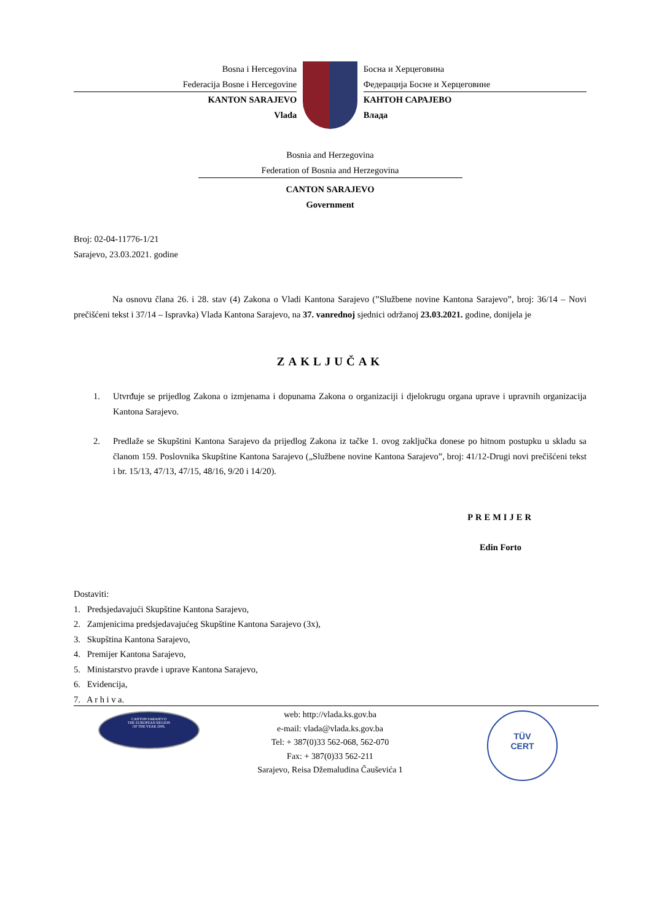Bosna i Hercegovina
Federacija Bosne i Hercegovine
KANTON SARAJEVO
Vlada
Босна и Херцеговина
Федерација Босне и Херцеговине
КАНТОН САРАЈЕВО
Влада
Bosnia and Herzegovina
Federation of Bosnia and Herzegovina
CANTON SARAJEVO
Government
Broj: 02-04-11776-1/21
Sarajevo, 23.03.2021. godine
Na osnovu člana 26. i 28. stav (4) Zakona o Vladi Kantona Sarajevo (”Službene novine Kantona Sarajevo”, broj: 36/14 – Novi prečišćeni tekst i 37/14 – Ispravka) Vlada Kantona Sarajevo, na 37. vanrednoj sjednici održanoj 23.03.2021. godine, donijela je
ZAKLJUČAK
1. Utvrđuje se prijedlog Zakona o izmjenama i dopunama Zakona o organizaciji i djelokrugu organa uprave i upravnih organizacija Kantona Sarajevo.
2. Predlaže se Skupštini Kantona Sarajevo da prijedlog Zakona iz tačke 1. ovog zaključka donese po hitnom postupku u skladu sa članom 159. Poslovnika Skupštine Kantona Sarajevo („Službene novine Kantona Sarajevo”, broj: 41/12-Drugi novi prečišćeni tekst i br. 15/13, 47/13, 47/15, 48/16, 9/20 i 14/20).
PREMIJER
Edin Forto
Dostaviti:
1. Predsjedavajući Skupštine Kantona Sarajevo,
2. Zamjenicima predsjedavajućeg Skupštine Kantona Sarajevo (3x),
3. Skupština Kantona Sarajevo,
4. Premijer Kantona Sarajevo,
5. Ministarstvo pravde i uprave Kantona Sarajevo,
6. Evidencija,
7. A r h i v a.
CANTON SARAJEVO
THE EUROPEAN REGION
OF THE YEAR 2006.
web: http://vlada.ks.gov.ba
e-mail: vlada@vlada.ks.gov.ba
Tel: + 387(0)33 562-068, 562-070
Fax: + 387(0)33 562-211
Sarajevo, Reisa Džemaludina Čauševića 1
TÜV
CERT